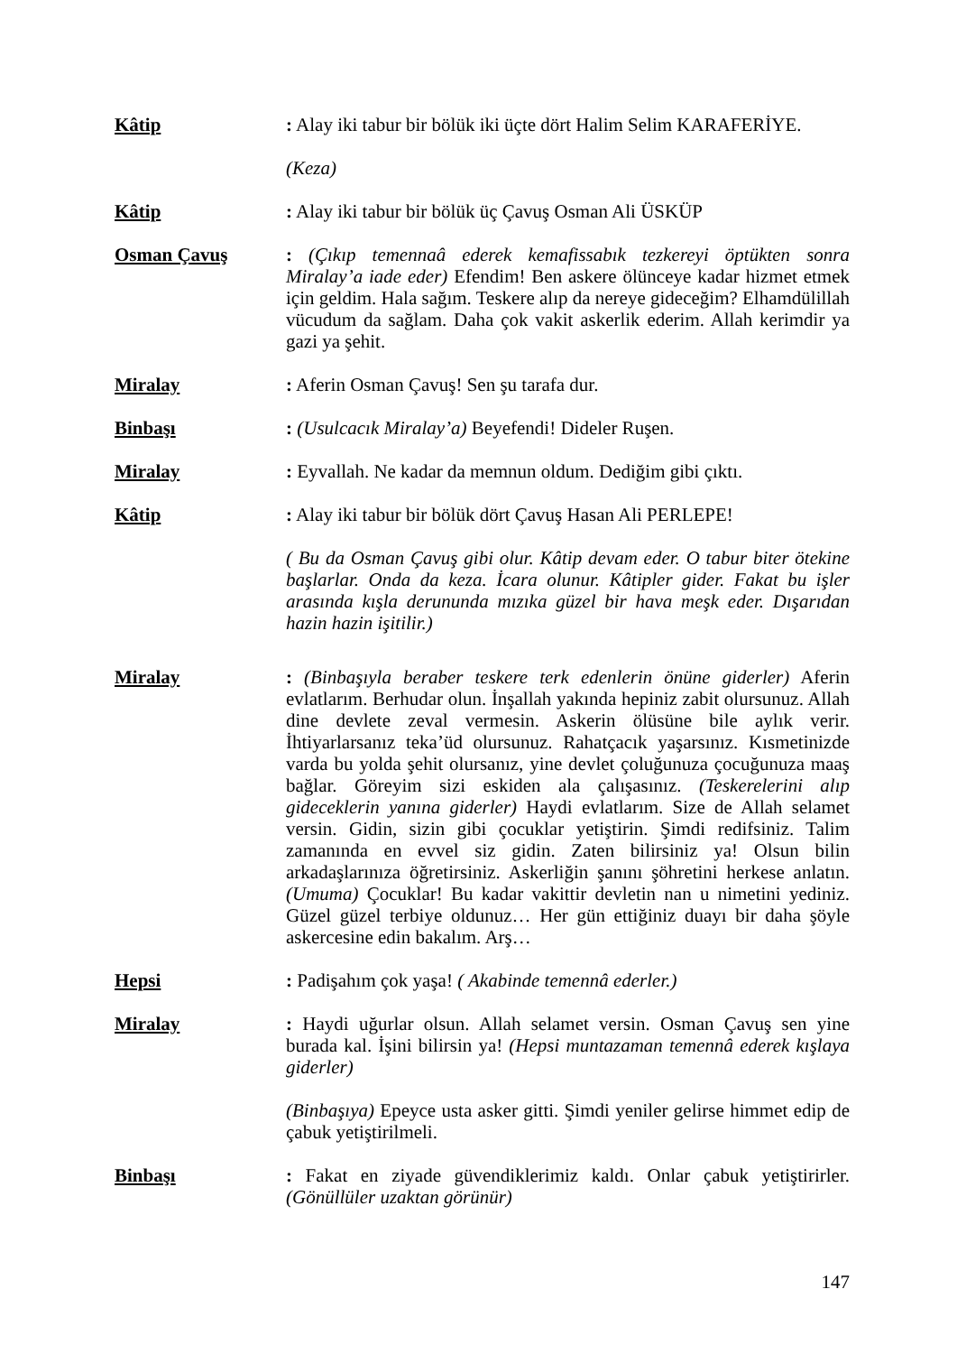Kâtip : Alay iki tabur bir bölük iki üçte dört Halim Selim KARAFERİYE.
(Keza)
Kâtip : Alay iki tabur bir bölük üç Çavuş Osman Ali ÜSKÜP
Osman Çavuş : (Çıkıp temennaâ ederek kemafissabık tezkereyi öptükten sonra Miralay’a iade eder) Efendim! Ben askere ölünceye kadar hizmet etmek için geldim. Hala sağım. Teskere alıp da nereye gideceğim? Elhamdülillah vücudum da sağlam. Daha çok vakit askerlik ederim. Allah kerimdir ya gazi ya şehit.
Miralay : Aferin Osman Çavuş! Sen şu tarafa dur.
Binbaşı : (Usulcacık Miralay’a) Beyefendi! Dideler Ruşen.
Miralay : Eyvallah. Ne kadar da memnun oldum. Dediğim gibi çıktı.
Kâtip : Alay iki tabur bir bölük dört Çavuş Hasan Ali PERLEPE!
( Bu da Osman Çavuş gibi olur. Kâtip devam eder. O tabur biter ötekine başlarlar. Onda da keza. İcara olunur. Kâtipler gider. Fakat bu işler arasında kışla derununda mızıka güzel bir hava meşk eder. Dışarıdan hazin hazin işitilir.)
Miralay : (Binbaşıyla beraber teskere terk edenlerin önüne giderler) Aferin evlatlarım. Berhudar olun. İnşallah yakında hepiniz zabit olursunuz. Allah dine devlete zeval vermesin. Askerin ölüsüne bile aylık verir. İhtiyarlarsanız teka’üd olursunuz. Rahatçacık yaşarsınız. Kısmetinizde varda bu yolda şehit olursanız, yine devlet çoluğunuza çocuğunuza maaş bağlar. Göreyim sizi eskiden ala çalışasınız. (Teskerelerini alıp gideceklerin yanına giderler) Haydi evlatlarım. Size de Allah selamet versin. Gidin, sizin gibi çocuklar yetiştirin. Şimdi redifsiniz. Talim zamanında en evvel siz gidin. Zaten bilirsiniz ya! Olsun bilin arkadaşlarınıza öğretirsiniz. Askerliğin şanını şöhretini herkese anlatın. (Umuma) Çocuklar! Bu kadar vakittir devletin nan u nimetini yediniz. Güzel güzel terbiye oldunuz… Her gün ettiğiniz duayı bir daha şöyle askercesine edin bakalım. Arş…
Hepsi : Padişahım çok yaşa! ( Akabinde temennâ ederler.)
Miralay : Haydi uğurlar olsun. Allah selamet versin. Osman Çavuş sen yine burada kal. İşini bilirsin ya! (Hepsi muntazaman temennâ ederek kışlaya giderler)
(Binbaşıya) Epeyce usta asker gitti. Şimdi yeniler gelirse himmet edip de çabuk yetiştirilmeli.
Binbaşı : Fakat en ziyade güvendiklerimiz kaldı. Onlar çabuk yetiştirirler. (Gönüllüler uzaktan görünür)
147